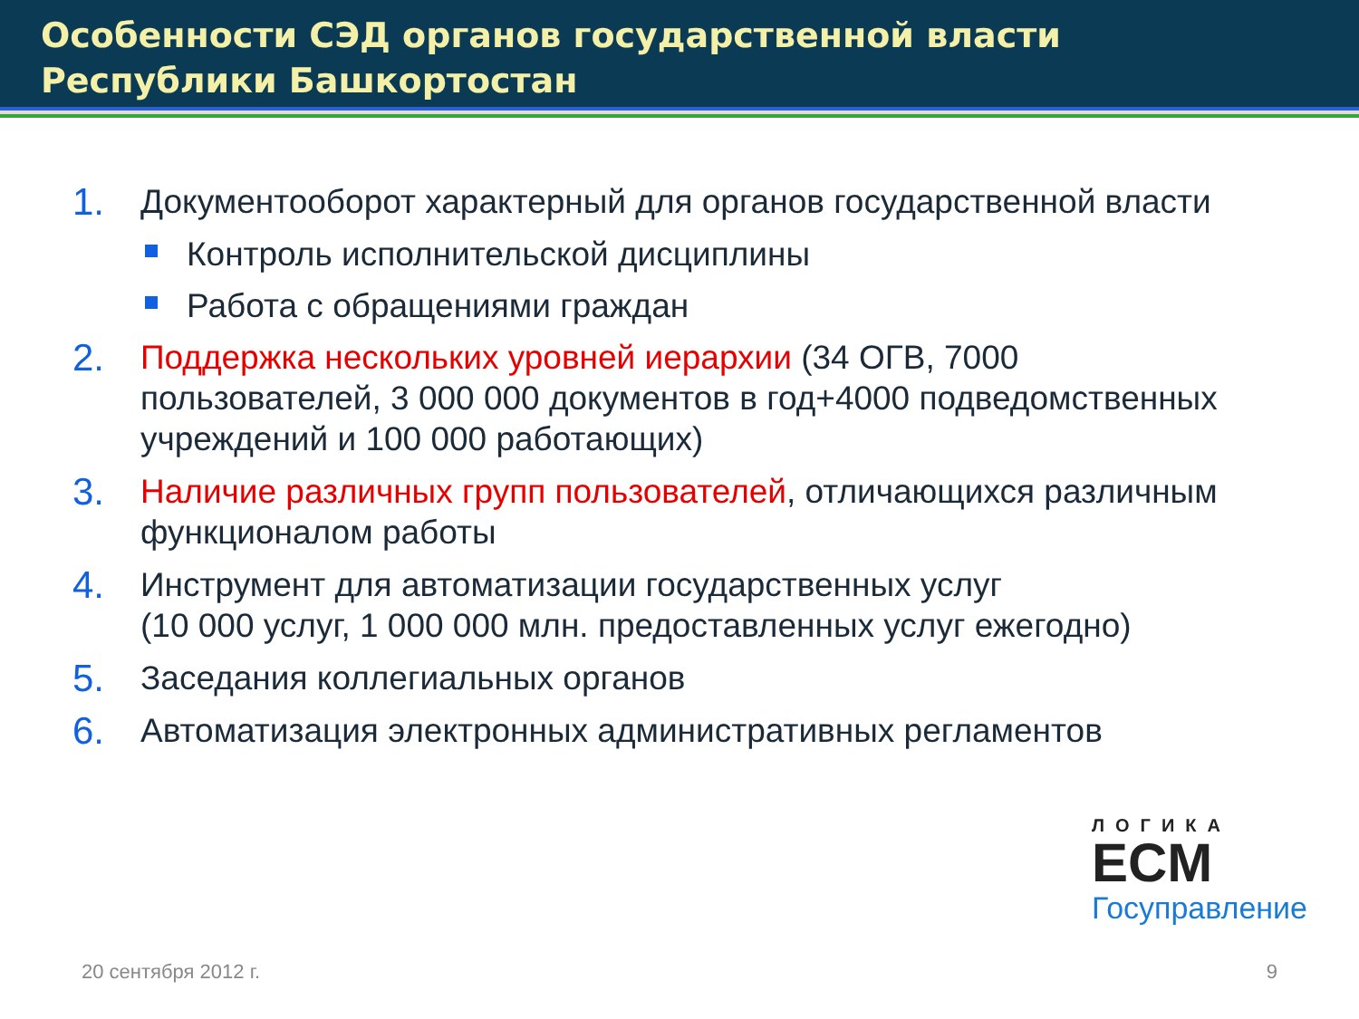Особенности СЭД органов государственной власти
Республики Башкортостан
1. Документооборот характерный для органов государственной власти
Контроль исполнительской дисциплины
Работа с обращениями граждан
2. Поддержка нескольких уровней иерархии (34 ОГВ, 7000 пользователей, 3 000 000 документов в год+4000 подведомственных учреждений и 100 000 работающих)
3. Наличие различных групп пользователей, отличающихся различным функционалом работы
4. Инструмент для автоматизации государственных услуг
(10 000 услуг, 1 000 000 млн. предоставленных услуг ежегодно)
5. Заседания коллегиальных органов
6. Автоматизация электронных административных регламентов
ЛОГИКА
ECM
Госуправление
20 сентября 2012 г. 9